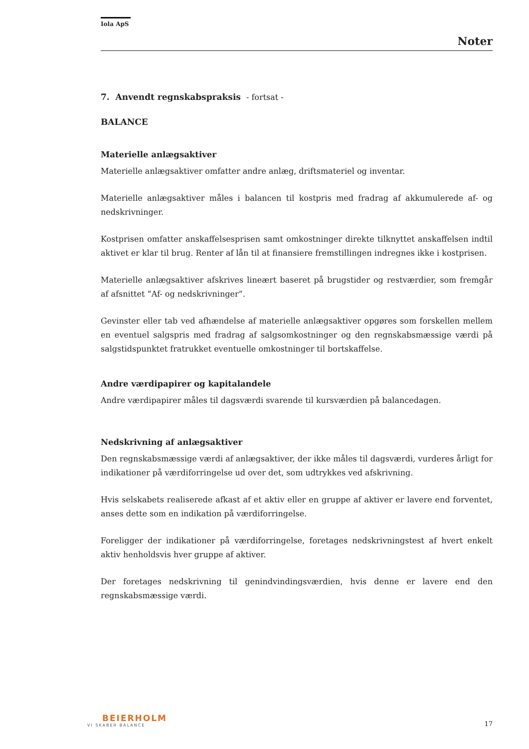Iola ApS
Noter
7. Anvendt regnskabspraksis - fortsat -
BALANCE
Materielle anlægsaktiver
Materielle anlægsaktiver omfatter andre anlæg, driftsmateriel og inventar.
Materielle anlægsaktiver måles i balancen til kostpris med fradrag af akkumulerede af- og nedskrivninger.
Kostprisen omfatter anskaffelsesprisen samt omkostninger direkte tilknyttet anskaffelsen indtil aktivet er klar til brug. Renter af lån til at finansiere fremstillingen indregnes ikke i kostprisen.
Materielle anlægsaktiver afskrives lineært baseret på brugstider og restværdier, som fremgår af afsnittet ”Af- og nedskrivninger”.
Gevinster eller tab ved afhændelse af materielle anlægsaktiver opgøres som forskellen mellem en eventuel salgspris med fradrag af salgsomkostninger og den regnskabsmæssige værdi på salgstidspunktet fratrukket eventuelle omkostninger til bortskaffelse.
Andre værdipapirer og kapitalandele
Andre værdipapirer måles til dagsværdi svarende til kursværdien på balancedagen.
Nedskrivning af anlægsaktiver
Den regnskabsmæssige værdi af anlægsaktiver, der ikke måles til dagsværdi, vurderes årligt for indikationer på værdiforringelse ud over det, som udtrykkes ved afskrivning.
Hvis selskabets realiserede afkast af et aktiv eller en gruppe af aktiver er lavere end forventet, anses dette som en indikation på værdiforringelse.
Foreligger der indikationer på værdiforringelse, foretages nedskrivningstest af hvert enkelt aktiv henholdsvis hver gruppe af aktiver.
Der foretages nedskrivning til genindvindingsværdien, hvis denne er lavere end den regnskabsmæssige værdi.
BEIERHOLM
VI SKABER BALANCE
17